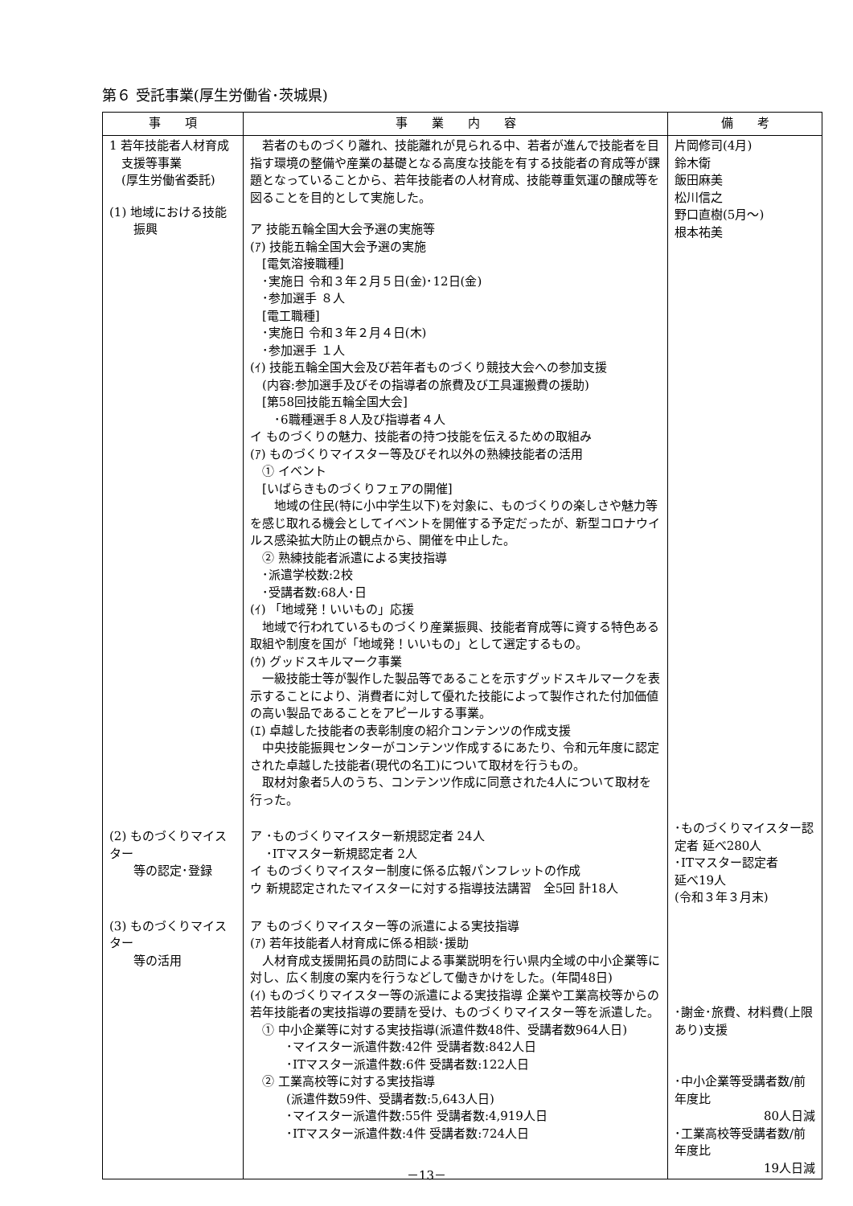第６ 受託事業(厚生労働省･茨城県)
| 事 項 | 事 業 内 容 | 備 考 |
| --- | --- | --- |
| 1 若年技能者人材育成 支援等事業 (厚生労働省委託) (1) 地域における技能 振興 | 若者のものづくり離れ、技能離れが見られる中、若者が進んで技能者を目指す環境の整備や産業の基礎となる高度な技能を有する技能者の育成等が課題となっていることから、若年技能者の人材育成、技能尊重気運の醸成等を図ることを目的として実施した。 ア 技能五輪全国大会予選の実施等 (ｱ) 技能五輪全国大会予選の実施 [電気溶接職種] ･実施日 令和３年２月５日(金)･12日(金) ･参加選手 ８人 [電工職種] ･実施日 令和３年２月４日(木) ･参加選手 １人 (ｲ) 技能五輪全国大会及び若年者ものづくり競技大会への参加支援 (内容:参加選手及びその指導者の旅費及び工具運搬費の援助) [第58回技能五輪全国大会] ･6職種選手８人及び指導者４人 イ ものづくりの魅力、技能者の持つ技能を伝えるための取組み (ｱ) ものづくりマイスター等及びそれ以外の熟練技能者の活用 ① イベント [いばらきものづくりフェアの開催] 地域の住民(特に小中学生以下)を対象に、ものづくりの楽しさや魅力等を感じ取れる機会としてイベントを開催する予定だったが、新型コロナウイルス感染拡大防止の観点から、開催を中止した。 ② 熟練技能者派遣による実技指導 ･派遣学校数:2校 ･受講者数:68人･日 (ｲ) 「地域発！いいもの」応援 地域で行われているものづくり産業振興、技能者育成等に資する特色ある取組や制度を国が「地域発！いいもの」として選定するもの。 (ｳ) グッドスキルマーク事業 一級技能士等が製作した製品等であることを示すグッドスキルマークを表示することにより、消費者に対して優れた技能によって製作された付加価値の高い製品であることをアピールする事業。 (ｴ) 卓越した技能者の表彰制度の紹介コンテンツの作成支援 中央技能振興センターがコンテンツ作成するにあたり、令和元年度に認定された卓越した技能者(現代の名工)について取材を行うもの。 取材対象者5人のうち、コンテンツ作成に同意された4人について取材を行った。 | 片岡修司(4月) 鈴木衛 飯田麻美 松川信之 野口直樹(5月～) 根本祐美 |
| (2) ものづくりマイスター 等の認定･登録 | ア ･ものづくりマイスター新規認定者 24人 ･ITマスター新規認定者 2人 イ ものづくりマイスター制度に係る広報パンフレットの作成 ウ 新規認定されたマイスターに対する指導技法講習 全5回 計18人 | ･ものづくりマイスター認定者 延べ280人 ･ITマスター認定者 延べ19人 (令和３年３月末) |
| (3) ものづくりマイスター 等の活用 | ア ものづくりマイスター等の派遣による実技指導 (ｱ) 若年技能者人材育成に係る相談･援助 人材育成支援開拓員の訪問による事業説明を行い県内全域の中小企業等に対し、広く制度の案内を行うなどして働きかけをした。(年間48日) (ｲ) ものづくりマイスター等の派遣による実技指導 企業や工業高校等からの若年技能者の実技指導の要請を受け、ものづくりマイスター等を派遣した。 ① 中小企業等に対する実技指導(派遣件数48件、受講者数964人日) ･マイスター派遣件数:42件 受講者数:842人日 ･ITマスター派遣件数:6件 受講者数:122人日 ② 工業高校等に対する実技指導 (派遣件数59件、受講者数:5,643人日) ･マイスター派遣件数:55件 受講者数:4,919人日 ･ITマスター派遣件数:4件 受講者数:724人日 | ･謝金･旅費、材料費(上限あり)支援 ･中小企業等受講者数/前年度比 80人日減 ･工業高校等受講者数/前年度比 19人日減 |
－13－